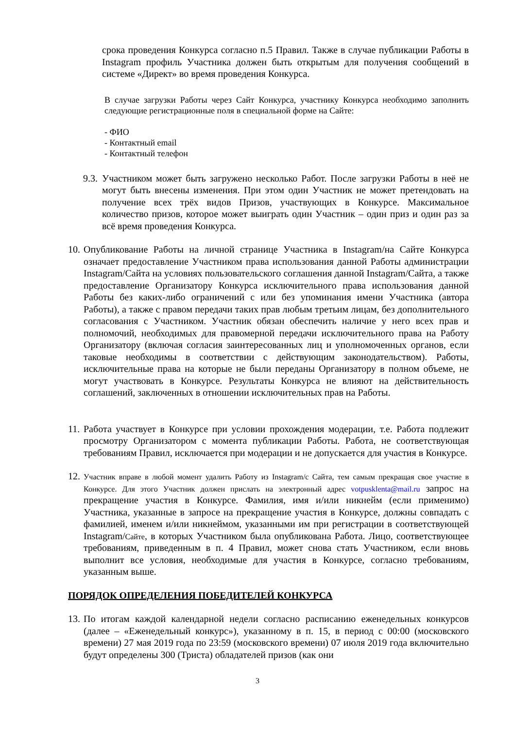срока проведения Конкурса согласно п.5 Правил. Также в случае публикации Работы в Instagram профиль Участника должен быть открытым для получения сообщений в системе «Директ» во время проведения Конкурса.
В случае загрузки Работы через Сайт Конкурса, участнику Конкурса необходимо заполнить следующие регистрационные поля в специальной форме на Сайте:
- ФИО
- Контактный email
- Контактный телефон
9.3.
Участником может быть загружено несколько Работ. После загрузки Работы в неё не могут быть внесены изменения. При этом один Участник не может претендовать на получение всех трёх видов Призов, участвующих в Конкурсе. Максимальное количество призов, которое может выиграть один Участник – один приз и один раз за всё время проведения Конкурса.
10.
Опубликование Работы на личной странице Участника в Instagram/на Сайте Конкурса означает предоставление Участником права использования данной Работы администрации Instagram/Сайта на условиях пользовательского соглашения данной Instagram/Сайта, а также предоставление Организатору Конкурса исключительного права использования данной Работы без каких-либо ограничений с или без упоминания имени Участника (автора Работы), а также с правом передачи таких прав любым третьим лицам, без дополнительного согласования с Участником. Участник обязан обеспечить наличие у него всех прав и полномочий, необходимых для правомерной передачи исключительного права на Работу Организатору (включая согласия заинтересованных лиц и уполномоченных органов, если таковые необходимы в соответствии с действующим законодательством). Работы, исключительные права на которые не были переданы Организатору в полном объеме, не могут участвовать в Конкурсе. Результаты Конкурса не влияют на действительность соглашений, заключенных в отношении исключительных прав на Работы.
11.
Работа участвует в Конкурсе при условии прохождения модерации, т.е. Работа подлежит просмотру Организатором с момента публикации Работы. Работа, не соответствующая требованиям Правил, исключается при модерации и не допускается для участия в Конкурсе.
12.
Участник вправе в любой момент удалить Работу из Instagram/с Сайта, тем самым прекращая свое участие в Конкурсе. Для этого Участник должен прислать на электронный адрес votpusklenta@mail.ru запрос на прекращение участия в Конкурсе. Фамилия, имя и/или никнейм (если применимо) Участника, указанные в запросе на прекращение участия в Конкурсе, должны совпадать с фамилией, именем и/или никнеймом, указанными им при регистрации в соответствующей Instagram/Сайте, в которых Участником была опубликована Работа. Лицо, соответствующее требованиям, приведенным в п. 4 Правил, может снова стать Участником, если вновь выполнит все условия, необходимые для участия в Конкурсе, согласно требованиям, указанным выше.
ПОРЯДОК ОПРЕДЕЛЕНИЯ ПОБЕДИТЕЛЕЙ КОНКУРСА
13.
По итогам каждой календарной недели согласно расписанию еженедельных конкурсов (далее – «Еженедельный конкурс»), указанному в п. 15, в период с 00:00 (московского времени) 27 мая 2019 года по 23:59 (московского времени) 07 июля 2019 года включительно будут определены 300 (Триста) обладателей призов (как они
3